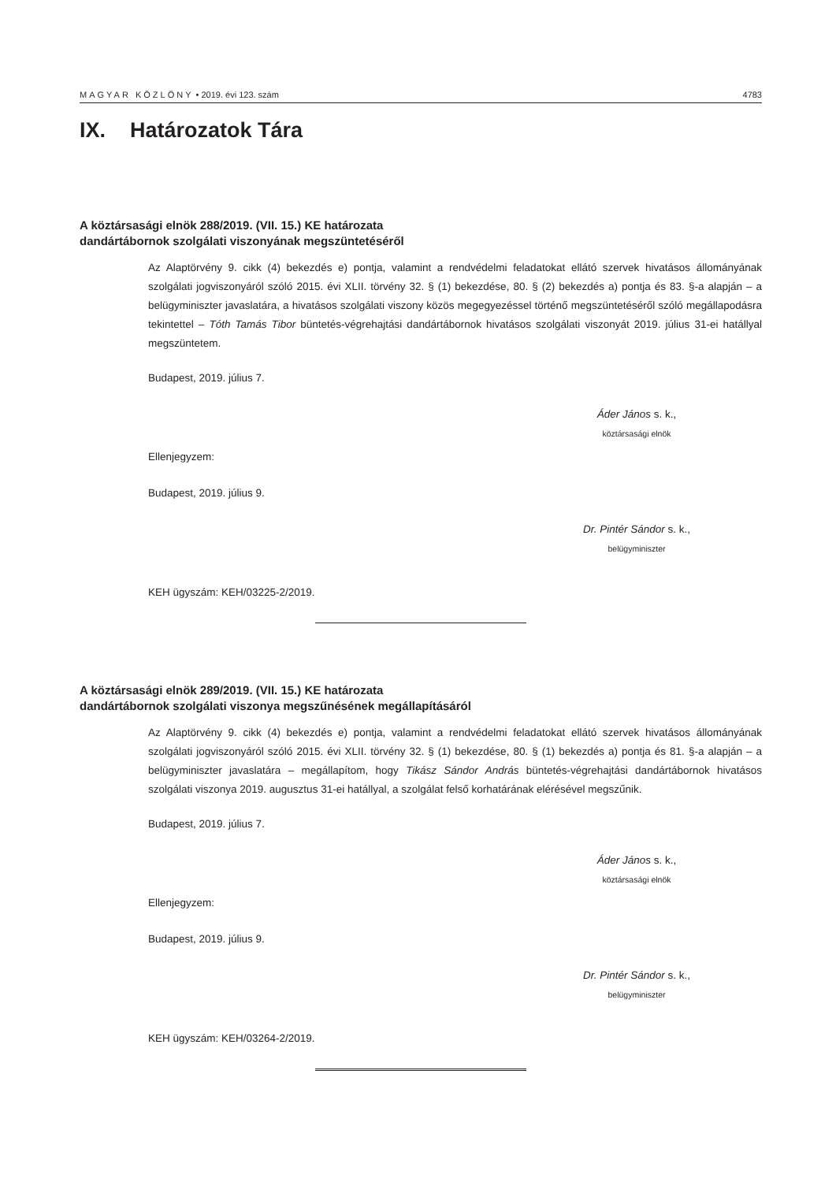MAGYAR KÖZLÖNY • 2019. évi 123. szám 4783
IX. Határozatok Tára
A köztársasági elnök 288/2019. (VII. 15.) KE határozata
dandártábornok szolgálati viszonyának megszüntetéséről
Az Alaptörvény 9. cikk (4) bekezdés e) pontja, valamint a rendvédelmi feladatokat ellátó szervek hivatásos állományának szolgálati jogviszonyáról szóló 2015. évi XLII. törvény 32. § (1) bekezdése, 80. § (2) bekezdés a) pontja és 83. §-a alapján – a belügyminiszter javaslatára, a hivatásos szolgálati viszony közös megegyezéssel történő megszüntetéséről szóló megállapodásra tekintettel – Tóth Tamás Tibor büntetés-végrehajtási dandártábornok hivatásos szolgálati viszonyát 2019. július 31-ei hatállyal megszüntetem.
Budapest, 2019. július 7.
Áder János s. k.,
köztársasági elnök
Ellenjegyzem:
Budapest, 2019. július 9.
Dr. Pintér Sándor s. k.,
belügyminiszter
KEH ügyszám: KEH/03225-2/2019.
A köztársasági elnök 289/2019. (VII. 15.) KE határozata
dandártábornok szolgálati viszonya megszűnésének megállapításáról
Az Alaptörvény 9. cikk (4) bekezdés e) pontja, valamint a rendvédelmi feladatokat ellátó szervek hivatásos állományának szolgálati jogviszonyáról szóló 2015. évi XLII. törvény 32. § (1) bekezdése, 80. § (1) bekezdés a) pontja és 81. §-a alapján – a belügyminiszter javaslatára – megállapítom, hogy Tikász Sándor András büntetés-végrehajtási dandártábornok hivatásos szolgálati viszonya 2019. augusztus 31-ei hatállyal, a szolgálat felső korhatárának elérésével megszűnik.
Budapest, 2019. július 7.
Áder János s. k.,
köztársasági elnök
Ellenjegyzem:
Budapest, 2019. július 9.
Dr. Pintér Sándor s. k.,
belügyminiszter
KEH ügyszám: KEH/03264-2/2019.